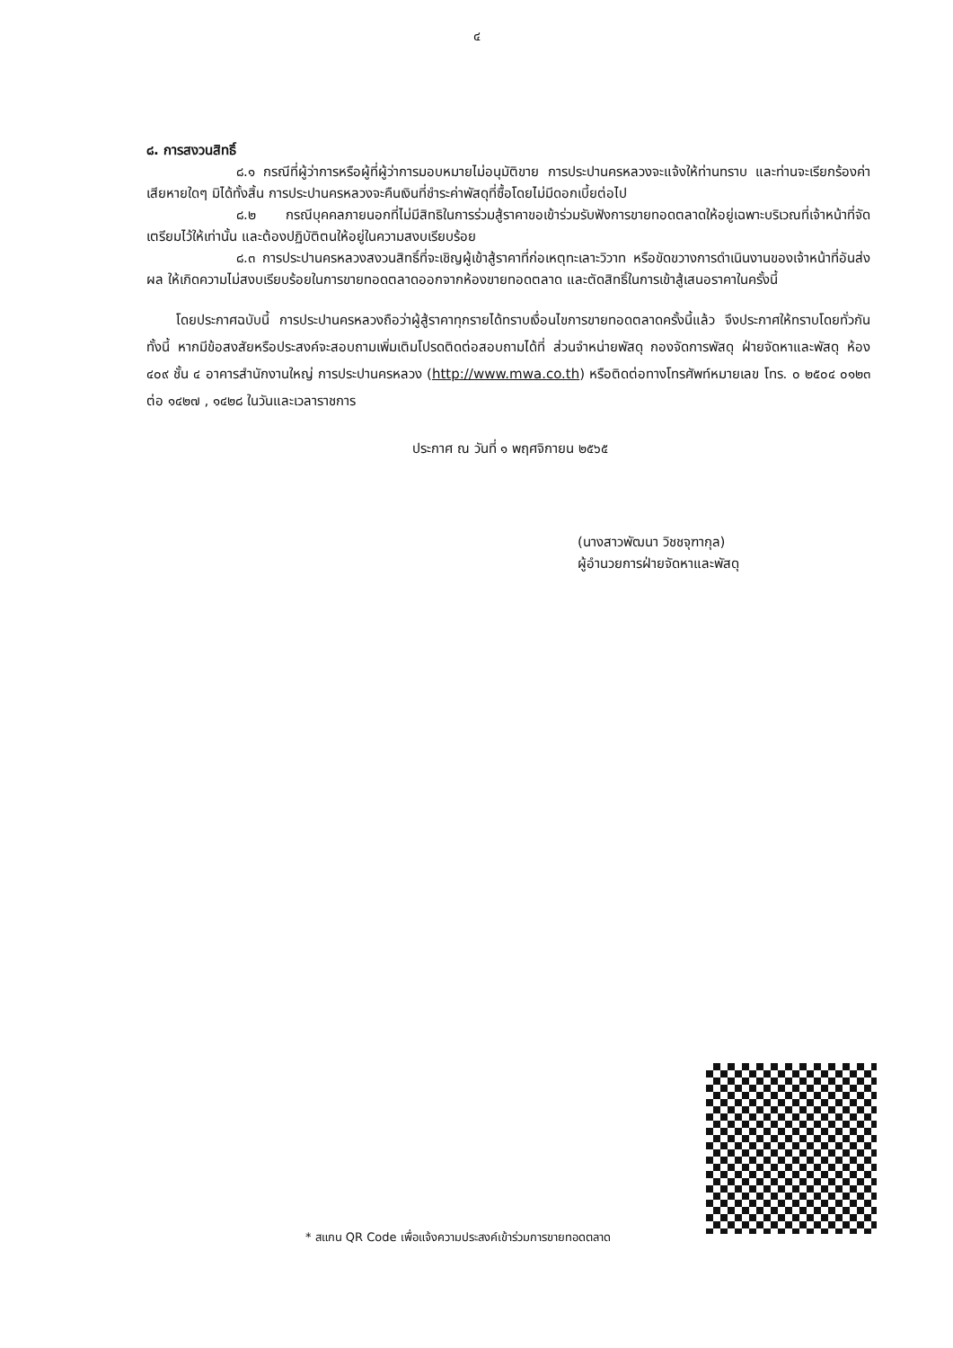๔
๘. การสงวนสิทธิ์
๘.๑ กรณีที่ผู้ว่าการหรือผู้ที่ผู้ว่าการมอบหมายไม่อนุมัติขาย การประปานครหลวงจะแจ้งให้ท่านทราบ และท่านจะเรียกร้องค่าเสียหายใดๆ มิได้ทั้งสิ้น การประปานครหลวงจะคืนเงินที่ชำระค่าพัสดุที่ซื้อโดยไม่มีดอกเบี้ยต่อไป
๘.๒ กรณีบุคคลภายนอกที่ไม่มีสิทธิในการร่วมสู้ราคาขอเข้าร่วมรับฟังการขายทอดตลาดให้อยู่เฉพาะบริเวณที่เจ้าหน้าที่จัดเตรียมไว้ให้เท่านั้น และต้องปฏิบัติตนให้อยู่ในความสงบเรียบร้อย
๘.๓ การประปานครหลวงสงวนสิทธิ์ที่จะเชิญผู้เข้าสู้ราคาที่ก่อเหตุทะเลาะวิวาท หรือขัดขวางการดำเนินงานของเจ้าหน้าที่อันส่งผล ให้เกิดความไม่สงบเรียบร้อยในการขายทอดตลาดออกจากห้องขายทอดตลาด และตัดสิทธิ์ในการเข้าสู้เสนอราคาในครั้งนี้
โดยประกาศฉบับนี้ การประปานครหลวงถือว่าผู้สู้ราคาทุกรายได้ทราบเงื่อนไขการขายทอดตลาดครั้งนี้แล้ว จึงประกาศให้ทราบโดยทั่วกัน ทั้งนี้ หากมีข้อสงสัยหรือประสงค์จะสอบถามเพิ่มเติมโปรดติดต่อสอบถามได้ที่ ส่วนจำหน่ายพัสดุ กองจัดการพัสดุ ฝ่ายจัดหาและพัสดุ ห้อง ๔๐๙ ชั้น ๔ อาคารสำนักงานใหญ่ การประปานครหลวง (http://www.mwa.co.th) หรือติดต่อทางโทรศัพท์หมายเลข โทร. ๐ ๒๕๐๔ ๐๑๒๓ ต่อ ๑๔๒๗ , ๑๔๒๘ ในวันและเวลาราชการ
ประกาศ ณ วันที่ ๑ พฤศจิกายน ๒๕๖๕
(นางสาวพัฒนา วิชชจุฑากุล)
ผู้อำนวยการฝ่ายจัดหาและพัสดุ
* สแกน QR Code เพื่อแจ้งความประสงค์เข้าร่วมการขายทอดตลาด